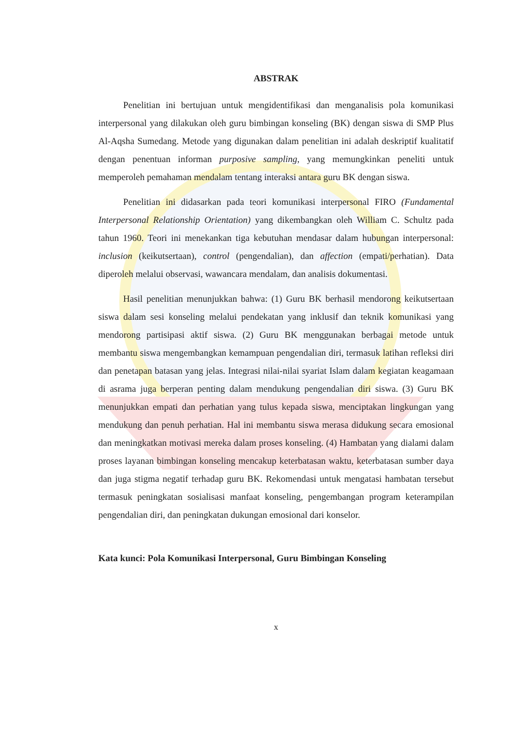ABSTRAK
Penelitian ini bertujuan untuk mengidentifikasi dan menganalisis pola komunikasi interpersonal yang dilakukan oleh guru bimbingan konseling (BK) dengan siswa di SMP Plus Al-Aqsha Sumedang. Metode yang digunakan dalam penelitian ini adalah deskriptif kualitatif dengan penentuan informan purposive sampling, yang memungkinkan peneliti untuk memperoleh pemahaman mendalam tentang interaksi antara guru BK dengan siswa.
Penelitian ini didasarkan pada teori komunikasi interpersonal FIRO (Fundamental Interpersonal Relationship Orientation) yang dikembangkan oleh William C. Schultz pada tahun 1960. Teori ini menekankan tiga kebutuhan mendasar dalam hubungan interpersonal: inclusion (keikutsertaan), control (pengendalian), dan affection (empati/perhatian). Data diperoleh melalui observasi, wawancara mendalam, dan analisis dokumentasi.
Hasil penelitian menunjukkan bahwa: (1) Guru BK berhasil mendorong keikutsertaan siswa dalam sesi konseling melalui pendekatan yang inklusif dan teknik komunikasi yang mendorong partisipasi aktif siswa. (2) Guru BK menggunakan berbagai metode untuk membantu siswa mengembangkan kemampuan pengendalian diri, termasuk latihan refleksi diri dan penetapan batasan yang jelas. Integrasi nilai-nilai syariat Islam dalam kegiatan keagamaan di asrama juga berperan penting dalam mendukung pengendalian diri siswa. (3) Guru BK menunjukkan empati dan perhatian yang tulus kepada siswa, menciptakan lingkungan yang mendukung dan penuh perhatian. Hal ini membantu siswa merasa didukung secara emosional dan meningkatkan motivasi mereka dalam proses konseling. (4) Hambatan yang dialami dalam proses layanan bimbingan konseling mencakup keterbatasan waktu, keterbatasan sumber daya dan juga stigma negatif terhadap guru BK. Rekomendasi untuk mengatasi hambatan tersebut termasuk peningkatan sosialisasi manfaat konseling, pengembangan program keterampilan pengendalian diri, dan peningkatan dukungan emosional dari konselor.
Kata kunci: Pola Komunikasi Interpersonal, Guru Bimbingan Konseling
x